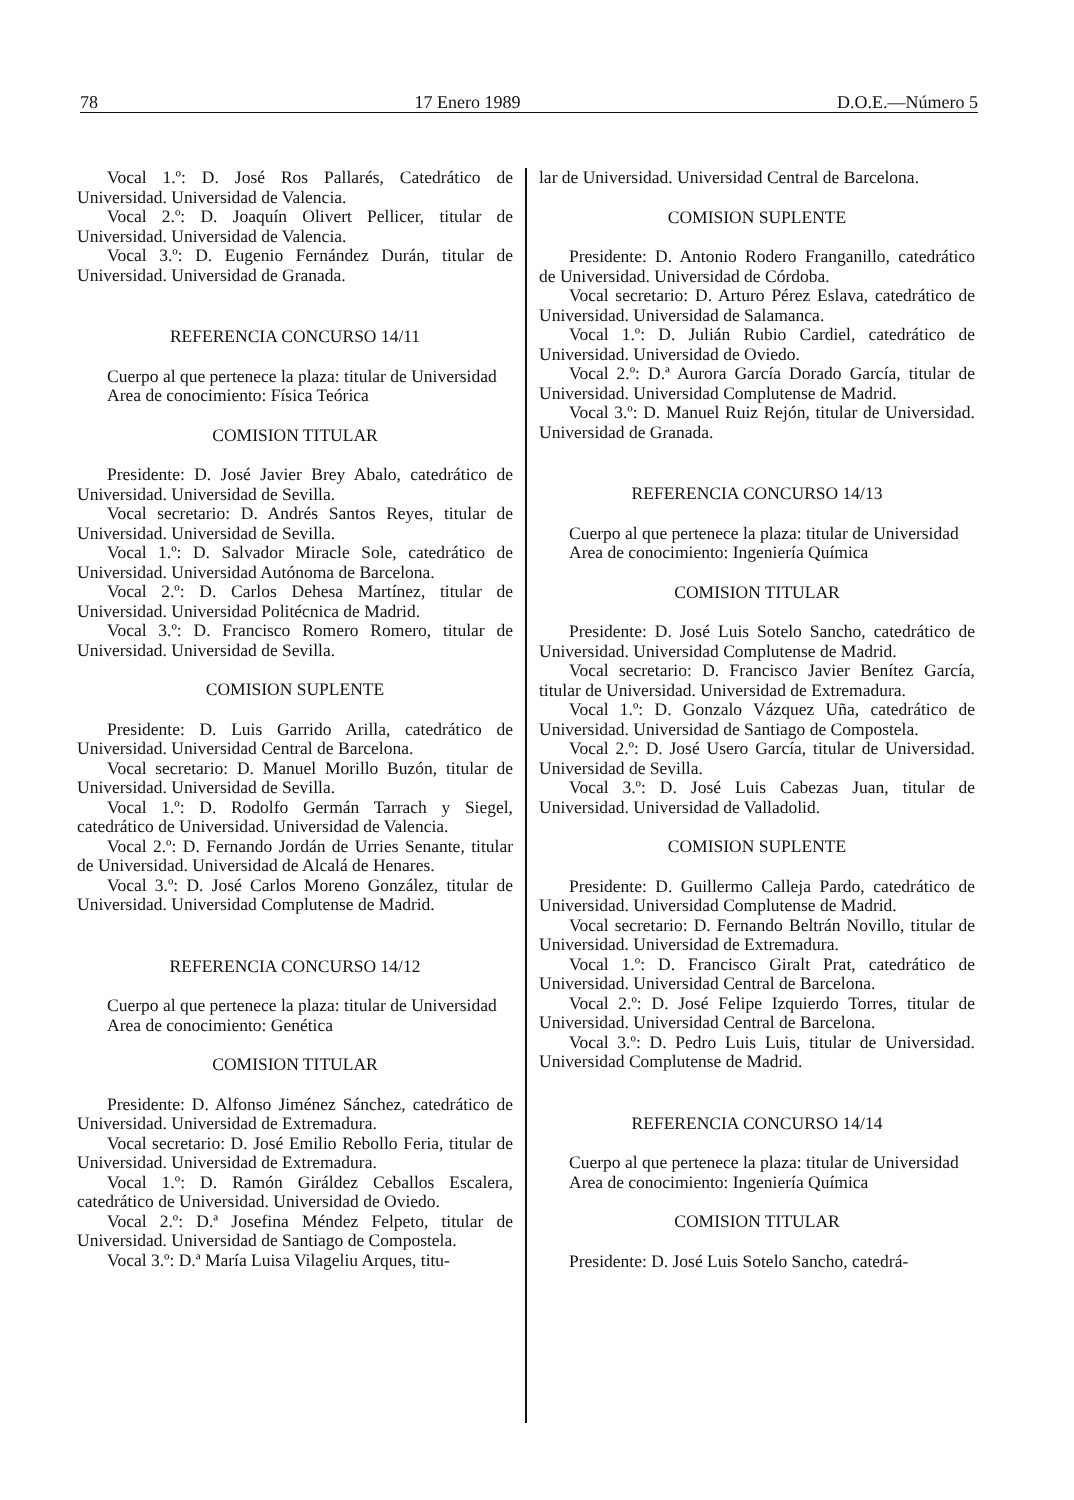78 17 Enero 1989 D.O.E.—Número 5
Vocal 1.º: D. José Ros Pallarés, Catedrático de Universidad. Universidad de Valencia.
Vocal 2.º: D. Joaquín Olivert Pellicer, titular de Universidad. Universidad de Valencia.
Vocal 3.º: D. Eugenio Fernández Durán, titular de Universidad. Universidad de Granada.
REFERENCIA CONCURSO 14/11
Cuerpo al que pertenece la plaza: titular de Universidad
Area de conocimiento: Física Teórica
COMISION TITULAR
Presidente: D. José Javier Brey Abalo, catedrático de Universidad. Universidad de Sevilla.
Vocal secretario: D. Andrés Santos Reyes, titular de Universidad. Universidad de Sevilla.
Vocal 1.º: D. Salvador Miracle Sole, catedrático de Universidad. Universidad Autónoma de Barcelona.
Vocal 2.º: D. Carlos Dehesa Martínez, titular de Universidad. Universidad Politécnica de Madrid.
Vocal 3.º: D. Francisco Romero Romero, titular de Universidad. Universidad de Sevilla.
COMISION SUPLENTE
Presidente: D. Luis Garrido Arilla, catedrático de Universidad. Universidad Central de Barcelona.
Vocal secretario: D. Manuel Morillo Buzón, titular de Universidad. Universidad de Sevilla.
Vocal 1.º: D. Rodolfo Germán Tarrach y Siegel, catedrático de Universidad. Universidad de Valencia.
Vocal 2.º: D. Fernando Jordán de Urries Senante, titular de Universidad. Universidad de Alcalá de Henares.
Vocal 3.º: D. José Carlos Moreno González, titular de Universidad. Universidad Complutense de Madrid.
REFERENCIA CONCURSO 14/12
Cuerpo al que pertenece la plaza: titular de Universidad
Area de conocimiento: Genética
COMISION TITULAR
Presidente: D. Alfonso Jiménez Sánchez, catedrático de Universidad. Universidad de Extremadura.
Vocal secretario: D. José Emilio Rebollo Feria, titular de Universidad. Universidad de Extremadura.
Vocal 1.º: D. Ramón Giráldez Ceballos Escalera, catedrático de Universidad. Universidad de Oviedo.
Vocal 2.º: D.ª Josefina Méndez Felpeto, titular de Universidad. Universidad de Santiago de Compostela.
Vocal 3.º: D.ª María Luisa Vilageliu Arques, titu-
lar de Universidad. Universidad Central de Barcelona.
COMISION SUPLENTE
Presidente: D. Antonio Rodero Franganillo, catedrático de Universidad. Universidad de Córdoba.
Vocal secretario: D. Arturo Pérez Eslava, catedrático de Universidad. Universidad de Salamanca.
Vocal 1.º: D. Julián Rubio Cardiel, catedrático de Universidad. Universidad de Oviedo.
Vocal 2.º: D.ª Aurora García Dorado García, titular de Universidad. Universidad Complutense de Madrid.
Vocal 3.º: D. Manuel Ruiz Rejón, titular de Universidad. Universidad de Granada.
REFERENCIA CONCURSO 14/13
Cuerpo al que pertenece la plaza: titular de Universidad
Area de conocimiento: Ingeniería Química
COMISION TITULAR
Presidente: D. José Luis Sotelo Sancho, catedrático de Universidad. Universidad Complutense de Madrid.
Vocal secretario: D. Francisco Javier Benítez García, titular de Universidad. Universidad de Extremadura.
Vocal 1.º: D. Gonzalo Vázquez Uña, catedrático de Universidad. Universidad de Santiago de Compostela.
Vocal 2.º: D. José Usero García, titular de Universidad. Universidad de Sevilla.
Vocal 3.º: D. José Luis Cabezas Juan, titular de Universidad. Universidad de Valladolid.
COMISION SUPLENTE
Presidente: D. Guillermo Calleja Pardo, catedrático de Universidad. Universidad Complutense de Madrid.
Vocal secretario: D. Fernando Beltrán Novillo, titular de Universidad. Universidad de Extremadura.
Vocal 1.º: D. Francisco Giralt Prat, catedrático de Universidad. Universidad Central de Barcelona.
Vocal 2.º: D. José Felipe Izquierdo Torres, titular de Universidad. Universidad Central de Barcelona.
Vocal 3.º: D. Pedro Luis Luis, titular de Universidad. Universidad Complutense de Madrid.
REFERENCIA CONCURSO 14/14
Cuerpo al que pertenece la plaza: titular de Universidad
Area de conocimiento: Ingeniería Química
COMISION TITULAR
Presidente: D. José Luis Sotelo Sancho, catedrá-